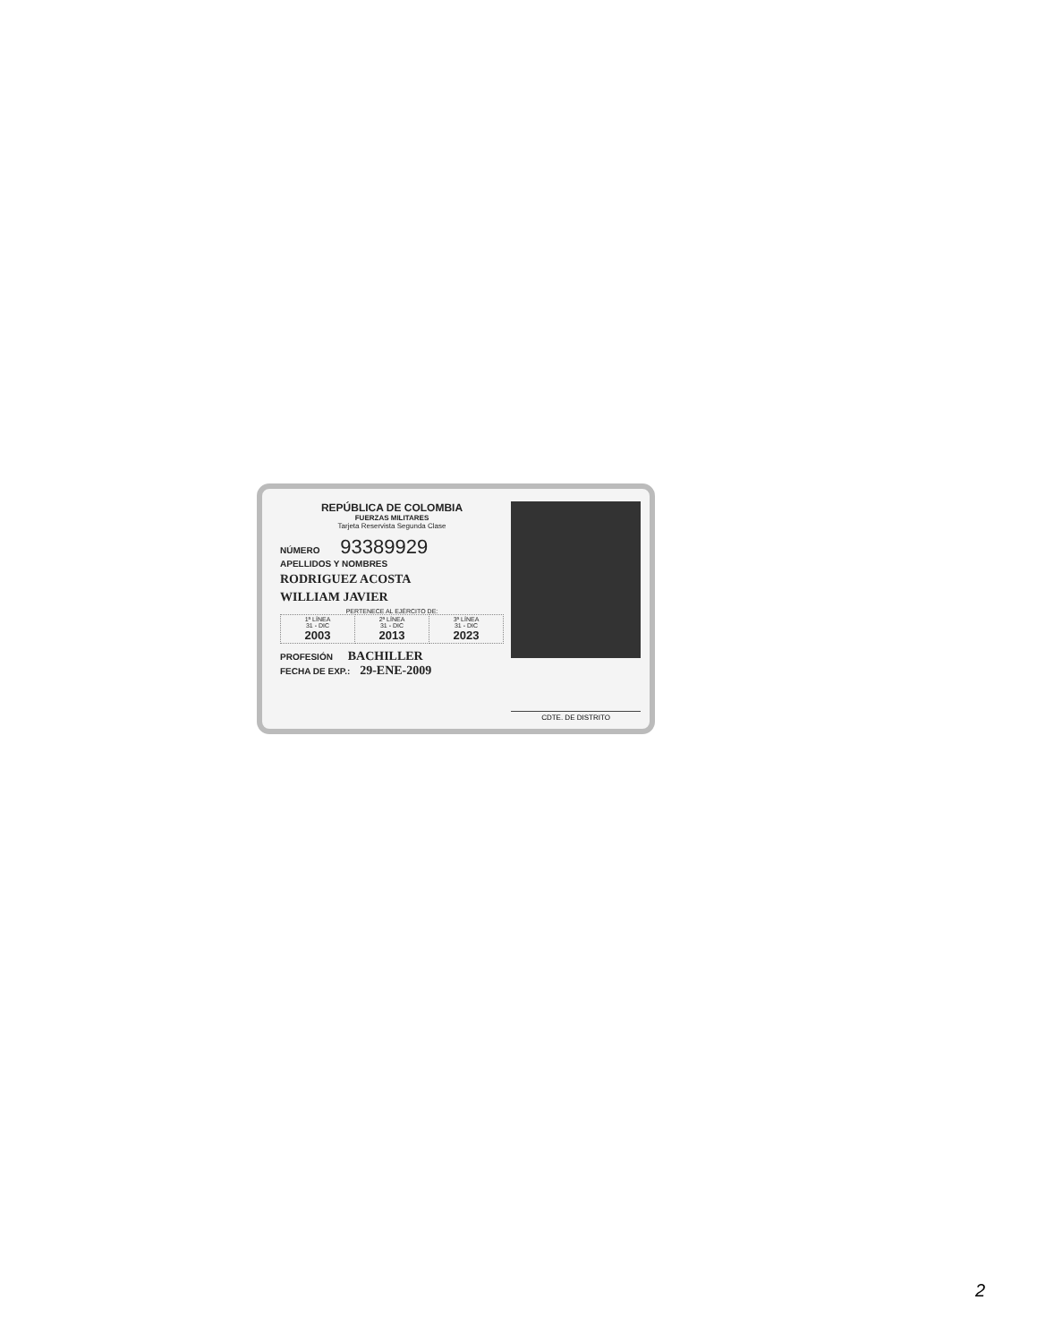REPÚBLICA DE COLOMBIA
FUERZAS MILITARES
Tarjeta Reservista Segunda Clase
NÚMERO 93389929
APELLIDOS Y NOMBRES
RODRIGUEZ ACOSTA
WILLIAM JAVIER
PERTENECE AL EJÉRCITO DE:
| 1ª LÍNEA 31 - DIC 2003 | 2ª LÍNEA 31 - DIC 2013 | 3ª LÍNEA 31 - DIC 2023 |
PROFESIÓN BACHILLER
FECHA DE EXP.: 29-ENE-2009
CDTE. DE DISTRITO
2